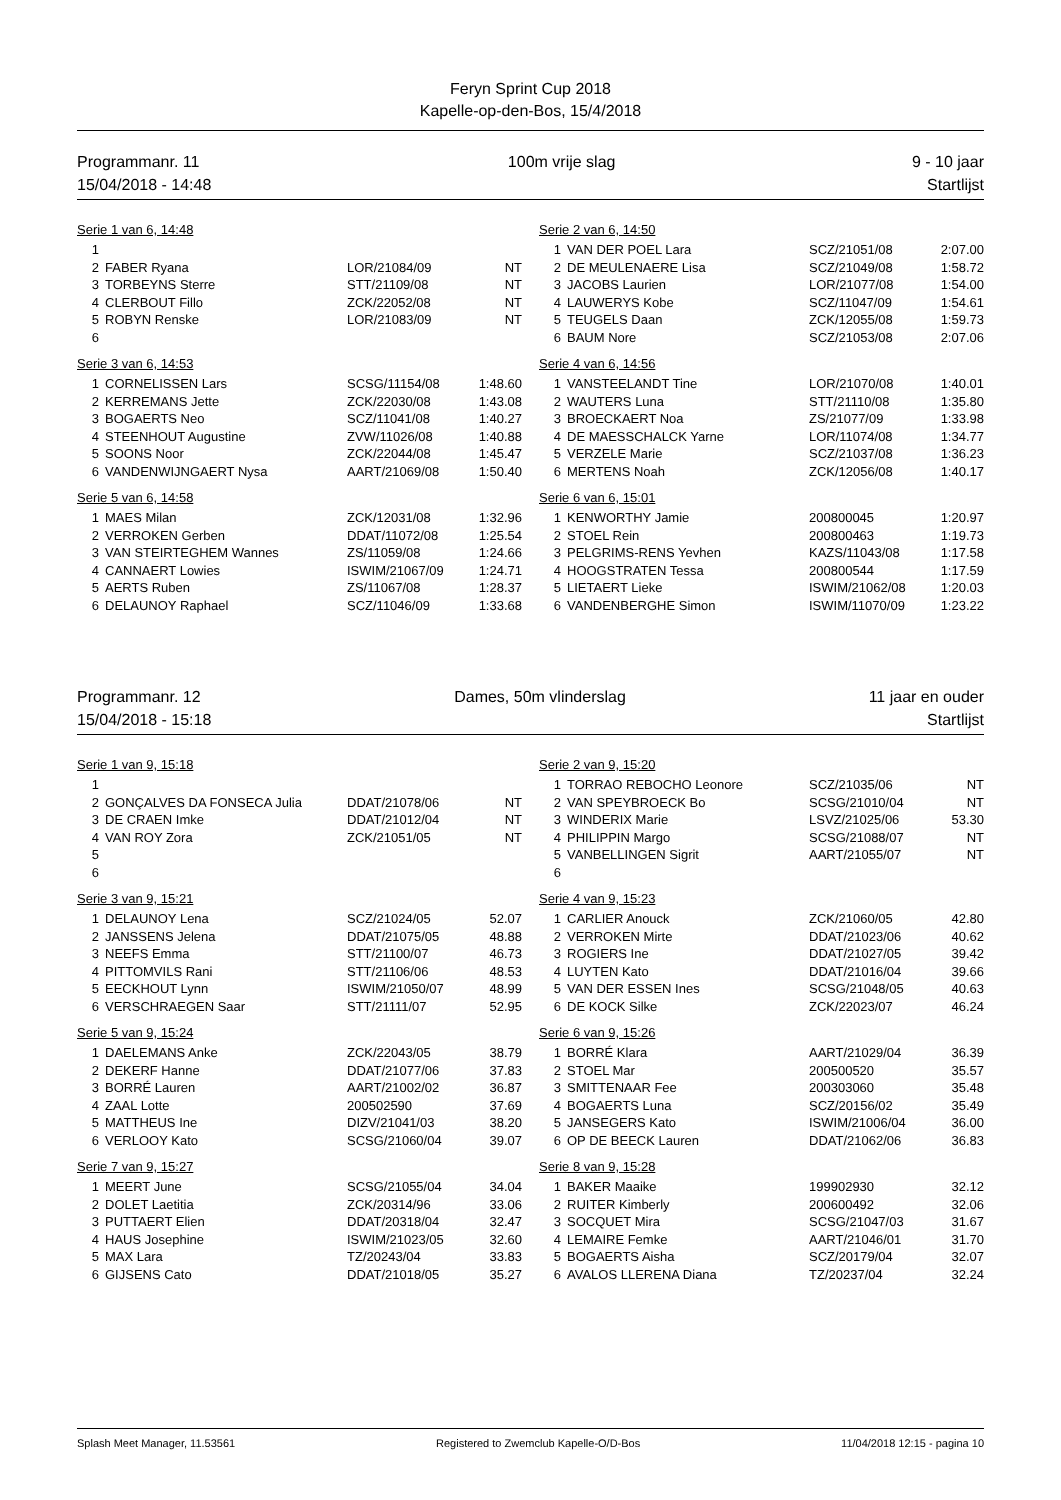Feryn Sprint Cup 2018
Kapelle-op-den-Bos, 15/4/2018
Programmanr. 11
15/04/2018 - 14:48
100m vrije slag 9 - 10 jaar
Startlijst
Serie 1 van 6, 14:48
| 1 | | | |
| 2 | FABER Ryana | LOR/21084/09 | NT |
| 3 | TORBEYNS Sterre | STT/21109/08 | NT |
| 4 | CLERBOUT Fillo | ZCK/22052/08 | NT |
| 5 | ROBYN Renske | LOR/21083/09 | NT |
| 6 | | | |
Serie 2 van 6, 14:50
| 1 | VAN DER POEL Lara | SCZ/21051/08 | 2:07.00 |
| 2 | DE MEULENAERE Lisa | SCZ/21049/08 | 1:58.72 |
| 3 | JACOBS Laurien | LOR/21077/08 | 1:54.00 |
| 4 | LAUWERYS Kobe | SCZ/11047/09 | 1:54.61 |
| 5 | TEUGELS Daan | ZCK/12055/08 | 1:59.73 |
| 6 | BAUM Nore | SCZ/21053/08 | 2:07.06 |
Serie 3 van 6, 14:53
| 1 | CORNELISSEN Lars | SCSG/11154/08 | 1:48.60 |
| 2 | KERREMANS Jette | ZCK/22030/08 | 1:43.08 |
| 3 | BOGAERTS Neo | SCZ/11041/08 | 1:40.27 |
| 4 | STEENHOUT Augustine | ZVW/11026/08 | 1:40.88 |
| 5 | SOONS Noor | ZCK/22044/08 | 1:45.47 |
| 6 | VANDENWIJNGAERT Nysa | AART/21069/08 | 1:50.40 |
Serie 4 van 6, 14:56
| 1 | VANSTEELANDT Tine | LOR/21070/08 | 1:40.01 |
| 2 | WAUTERS Luna | STT/21110/08 | 1:35.80 |
| 3 | BROECKAERT Noa | ZS/21077/09 | 1:33.98 |
| 4 | DE MAESSCHALCK Yarne | LOR/11074/08 | 1:34.77 |
| 5 | VERZELE Marie | SCZ/21037/08 | 1:36.23 |
| 6 | MERTENS Noah | ZCK/12056/08 | 1:40.17 |
Serie 5 van 6, 14:58
| 1 | MAES Milan | ZCK/12031/08 | 1:32.96 |
| 2 | VERROKEN Gerben | DDAT/11072/08 | 1:25.54 |
| 3 | VAN STEIRTEGHEM Wannes | ZS/11059/08 | 1:24.66 |
| 4 | CANNAERT Lowies | ISWIM/21067/09 | 1:24.71 |
| 5 | AERTS Ruben | ZS/11067/08 | 1:28.37 |
| 6 | DELAUNOY Raphael | SCZ/11046/09 | 1:33.68 |
Serie 6 van 6, 15:01
| 1 | KENWORTHY Jamie | 200800045 | 1:20.97 |
| 2 | STOEL Rein | 200800463 | 1:19.73 |
| 3 | PELGRIMS-RENS Yevhen | KAZS/11043/08 | 1:17.58 |
| 4 | HOOGSTRATEN Tessa | 200800544 | 1:17.59 |
| 5 | LIETAERT Lieke | ISWIM/21062/08 | 1:20.03 |
| 6 | VANDENBERGHE Simon | ISWIM/11070/09 | 1:23.22 |
Programmanr. 12
15/04/2018 - 15:18
Dames, 50m vlinderslag 11 jaar en ouder
Startlijst
Serie 1 van 9, 15:18
| 1 | | | |
| 2 | GONÇALVES DA FONSECA Julia | DDAT/21078/06 | NT |
| 3 | DE CRAEN Imke | DDAT/21012/04 | NT |
| 4 | VAN ROY Zora | ZCK/21051/05 | NT |
| 5 | | | |
| 6 | | | |
Serie 2 van 9, 15:20
| 1 | TORRAO REBOCHO Leonore | SCZ/21035/06 | NT |
| 2 | VAN SPEYBROECK Bo | SCSG/21010/04 | NT |
| 3 | WINDERIX Marie | LSVZ/21025/06 | 53.30 |
| 4 | PHILIPPIN Margo | SCSG/21088/07 | NT |
| 5 | VANBELLINGEN Sigrit | AART/21055/07 | NT |
| 6 | | | |
Serie 3 van 9, 15:21
| 1 | DELAUNOY Lena | SCZ/21024/05 | 52.07 |
| 2 | JANSSENS Jelena | DDAT/21075/05 | 48.88 |
| 3 | NEEFS Emma | STT/21100/07 | 46.73 |
| 4 | PITTOMVILS Rani | STT/21106/06 | 48.53 |
| 5 | EECKHOUT Lynn | ISWIM/21050/07 | 48.99 |
| 6 | VERSCHRAEGEN Saar | STT/21111/07 | 52.95 |
Serie 4 van 9, 15:23
| 1 | CARLIER Anouck | ZCK/21060/05 | 42.80 |
| 2 | VERROKEN Mirte | DDAT/21023/06 | 40.62 |
| 3 | ROGIERS Ine | DDAT/21027/05 | 39.42 |
| 4 | LUYTEN Kato | DDAT/21016/04 | 39.66 |
| 5 | VAN DER ESSEN Ines | SCSG/21048/05 | 40.63 |
| 6 | DE KOCK Silke | ZCK/22023/07 | 46.24 |
Serie 5 van 9, 15:24
| 1 | DAELEMANS Anke | ZCK/22043/05 | 38.79 |
| 2 | DEKERF Hanne | DDAT/21077/06 | 37.83 |
| 3 | BORRÉ Lauren | AART/21002/02 | 36.87 |
| 4 | ZAAL Lotte | 200502590 | 37.69 |
| 5 | MATTHEUS Ine | DIZV/21041/03 | 38.20 |
| 6 | VERLOOY Kato | SCSG/21060/04 | 39.07 |
Serie 6 van 9, 15:26
| 1 | BORRÉ Klara | AART/21029/04 | 36.39 |
| 2 | STOEL Mar | 200500520 | 35.57 |
| 3 | SMITTENAAR Fee | 200303060 | 35.48 |
| 4 | BOGAERTS Luna | SCZ/20156/02 | 35.49 |
| 5 | JANSEGERS Kato | ISWIM/21006/04 | 36.00 |
| 6 | OP DE BEECK Lauren | DDAT/21062/06 | 36.83 |
Serie 7 van 9, 15:27
| 1 | MEERT June | SCSG/21055/04 | 34.04 |
| 2 | DOLET Laetitia | ZCK/20314/96 | 33.06 |
| 3 | PUTTAERT Elien | DDAT/20318/04 | 32.47 |
| 4 | HAUS Josephine | ISWIM/21023/05 | 32.60 |
| 5 | MAX Lara | TZ/20243/04 | 33.83 |
| 6 | GIJSENS Cato | DDAT/21018/05 | 35.27 |
Serie 8 van 9, 15:28
| 1 | BAKER Maaike | 199902930 | 32.12 |
| 2 | RUITER Kimberly | 200600492 | 32.06 |
| 3 | SOCQUET Mira | SCSG/21047/03 | 31.67 |
| 4 | LEMAIRE Femke | AART/21046/01 | 31.70 |
| 5 | BOGAERTS Aisha | SCZ/20179/04 | 32.07 |
| 6 | AVALOS LLERENA Diana | TZ/20237/04 | 32.24 |
Splash Meet Manager, 11.53561 Registered to Zwemclub Kapelle-O/D-Bos 11/04/2018 12:15 - pagina 10